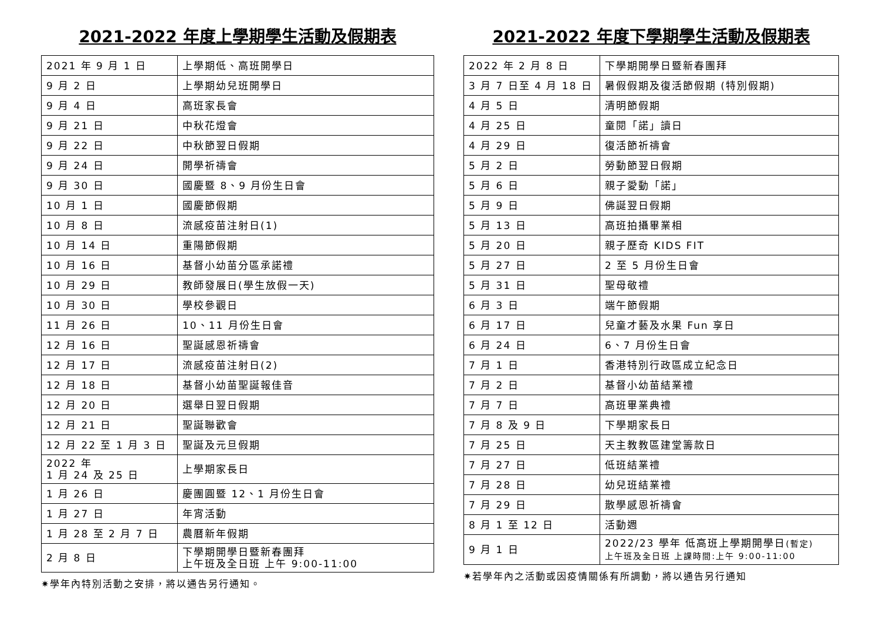2021-2022 年度上學期學生活動及假期表
| 2021 年 9 月 1 日 | 上學期低、高班開學日 |
| 9 月 2 日 | 上學期幼兒班開學日 |
| 9 月 4 日 | 高班家長會 |
| 9 月 21 日 | 中秋花燈會 |
| 9 月 22 日 | 中秋節翌日假期 |
| 9 月 24 日 | 開學祈禱會 |
| 9 月 30 日 | 國慶暨 8、9 月份生日會 |
| 10 月 1 日 | 國慶節假期 |
| 10 月 8 日 | 流感疫苗注射日(1) |
| 10 月 14 日 | 重陽節假期 |
| 10 月 16 日 | 基督小幼苗分區承諾禮 |
| 10 月 29 日 | 教師發展日(學生放假一天) |
| 10 月 30 日 | 學校參觀日 |
| 11 月 26 日 | 10、11 月份生日會 |
| 12 月 16 日 | 聖誕感恩祈禱會 |
| 12 月 17 日 | 流感疫苗注射日(2) |
| 12 月 18 日 | 基督小幼苗聖誕報佳音 |
| 12 月 20 日 | 選舉日翌日假期 |
| 12 月 21 日 | 聖誕聯歡會 |
| 12 月 22 至 1 月 3 日 | 聖誕及元旦假期 |
| 2022 年 1 月 24 及 25 日 | 上學期家長日 |
| 1 月 26 日 | 慶團圓暨 12、1 月份生日會 |
| 1 月 27 日 | 年宵活動 |
| 1 月 28 至 2 月 7 日 | 農曆新年假期 |
| 2 月 8 日 | 下學期開學日暨新春團拜 上午班及全日班 上午 9:00-11:00 |
✷學年內特別活動之安排，將以通告另行通知。
2021-2022 年度下學期學生活動及假期表
| 2022 年 2 月 8 日 | 下學期開學日暨新春團拜 |
| 3 月 7 日至 4 月 18 日 | 暑假假期及復活節假期 (特別假期) |
| 4 月 5 日 | 清明節假期 |
| 4 月 25 日 | 童閱「諾」讀日 |
| 4 月 29 日 | 復活節祈禱會 |
| 5 月 2 日 | 勞動節翌日假期 |
| 5 月 6 日 | 親子愛動「諾」 |
| 5 月 9 日 | 佛誕翌日假期 |
| 5 月 13 日 | 高班拍攝畢業相 |
| 5 月 20 日 | 親子歷奇 KIDS FIT |
| 5 月 27 日 | 2 至 5 月份生日會 |
| 5 月 31 日 | 聖母敬禮 |
| 6 月 3 日 | 端午節假期 |
| 6 月 17 日 | 兒童才藝及水果 Fun 享日 |
| 6 月 24 日 | 6、7 月份生日會 |
| 7 月 1 日 | 香港特別行政區成立紀念日 |
| 7 月 2 日 | 基督小幼苗結業禮 |
| 7 月 7 日 | 高班畢業典禮 |
| 7 月 8 及 9 日 | 下學期家長日 |
| 7 月 25 日 | 天主教教區建堂籌款日 |
| 7 月 27 日 | 低班結業禮 |
| 7 月 28 日 | 幼兒班結業禮 |
| 7 月 29 日 | 散學感恩祈禱會 |
| 8 月 1 至 12 日 | 活動週 |
| 9 月 1 日 | 2022/23 學年 低高班上學期開學日 (暫定) 上午班及全日班 上課時間:上午 9:00-11:00 |
✷若學年內之活動或因疫情關係有所調動，將以通告另行通知